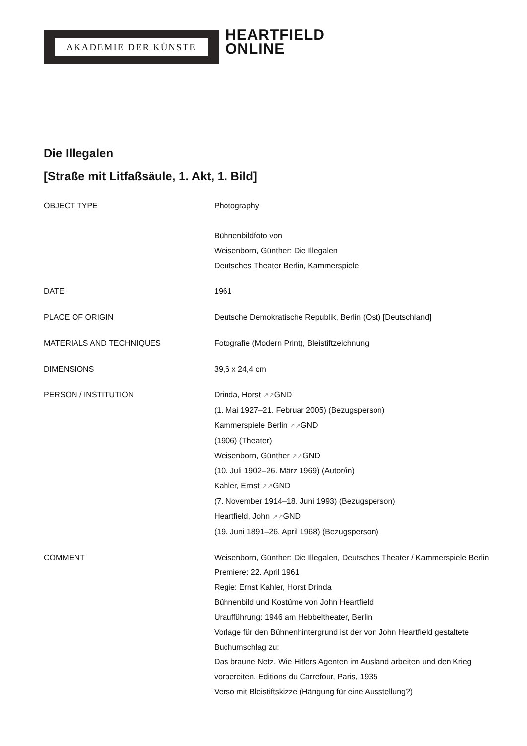AKADEMIE DER KÜNSTE
HEARTFIELD
ONLINE
Die Illegalen
[Straße mit Litfaßsäule, 1. Akt, 1. Bild]
OBJECT TYPE Photography
Bühnenbildfoto von
Weisenborn, Günther: Die Illegalen
Deutsches Theater Berlin, Kammerspiele
DATE 1961
PLACE OF ORIGIN Deutsche Demokratische Republik, Berlin (Ost) [Deutschland]
MATERIALS AND TECHNIQUES Fotografie (Modern Print), Bleistiftzeichnung
DIMENSIONS 39,6 x 24,4 cm
PERSON / INSTITUTION Drinda, Horst ↗↗GND
(1. Mai 1927–21. Februar 2005) (Bezugsperson)
Kammerspiele Berlin ↗↗GND
(1906) (Theater)
Weisenborn, Günther ↗↗GND
(10. Juli 1902–26. März 1969) (Autor/in)
Kahler, Ernst ↗↗GND
(7. November 1914–18. Juni 1993) (Bezugsperson)
Heartfield, John ↗↗GND
(19. Juni 1891–26. April 1968) (Bezugsperson)
COMMENT Weisenborn, Günther: Die Illegalen, Deutsches Theater / Kammerspiele Berlin
Premiere: 22. April 1961
Regie: Ernst Kahler, Horst Drinda
Bühnenbild und Kostüme von John Heartfield
Uraufführung: 1946 am Hebbeltheater, Berlin
Vorlage für den Bühnenhintergrund ist der von John Heartfield gestaltete Buchumschlag zu:
Das braune Netz. Wie Hitlers Agenten im Ausland arbeiten und den Krieg vorbereiten, Editions du Carrefour, Paris, 1935
Verso mit Bleistiftskizze (Hängung für eine Ausstellung?)